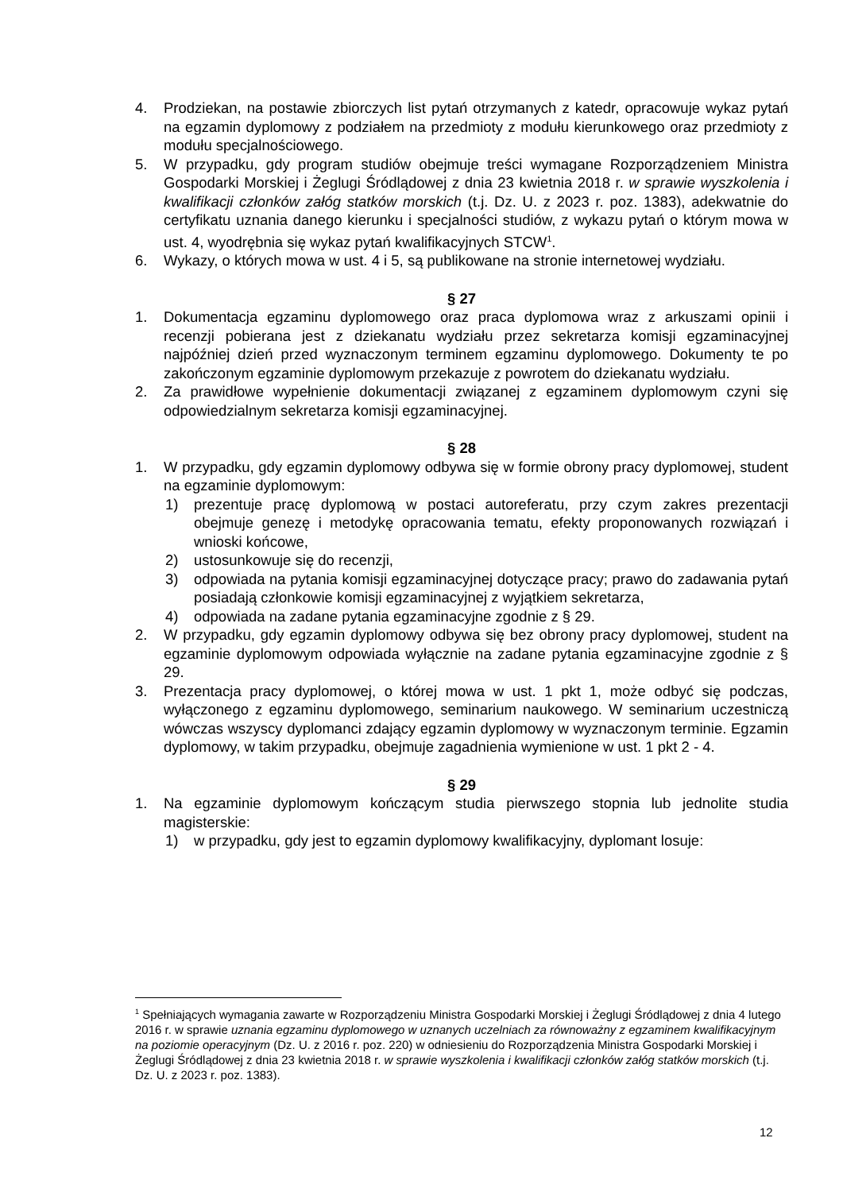4. Prodziekan, na postawie zbiorczych list pytań otrzymanych z katedr, opracowuje wykaz pytań na egzamin dyplomowy z podziałem na przedmioty z modułu kierunkowego oraz przedmioty z modułu specjalnościowego.
5. W przypadku, gdy program studiów obejmuje treści wymagane Rozporządzeniem Ministra Gospodarki Morskiej i Żeglugi Śródlądowej z dnia 23 kwietnia 2018 r. w sprawie wyszkolenia i kwalifikacji członków załóg statków morskich (t.j. Dz. U. z 2023 r. poz. 1383), adekwatnie do certyfikatu uznania danego kierunku i specjalności studiów, z wykazu pytań o którym mowa w ust. 4, wyodrębnia się wykaz pytań kwalifikacyjnych STCW<sup>1</sup>.
6. Wykazy, o których mowa w ust. 4 i 5, są publikowane na stronie internetowej wydziału.
§ 27
1. Dokumentacja egzaminu dyplomowego oraz praca dyplomowa wraz z arkuszami opinii i recenzji pobierana jest z dziekanatu wydziału przez sekretarza komisji egzaminacyjnej najpóźniej dzień przed wyznaczonym terminem egzaminu dyplomowego. Dokumenty te po zakończonym egzaminie dyplomowym przekazuje z powrotem do dziekanatu wydziału.
2. Za prawidłowe wypełnienie dokumentacji związanej z egzaminem dyplomowym czyni się odpowiedzialnym sekretarza komisji egzaminacyjnej.
§ 28
1. W przypadku, gdy egzamin dyplomowy odbywa się w formie obrony pracy dyplomowej, student na egzaminie dyplomowym:
1) prezentuje pracę dyplomową w postaci autoreferatu, przy czym zakres prezentacji obejmuje genezę i metodykę opracowania tematu, efekty proponowanych rozwiązań i wnioski końcowe,
2) ustosunkowuje się do recenzji,
3) odpowiada na pytania komisji egzaminacyjnej dotyczące pracy; prawo do zadawania pytań posiadają członkowie komisji egzaminacyjnej z wyjątkiem sekretarza,
4) odpowiada na zadane pytania egzaminacyjne zgodnie z § 29.
2. W przypadku, gdy egzamin dyplomowy odbywa się bez obrony pracy dyplomowej, student na egzaminie dyplomowym odpowiada wyłącznie na zadane pytania egzaminacyjne zgodnie z § 29.
3. Prezentacja pracy dyplomowej, o której mowa w ust. 1 pkt 1, może odbyć się podczas, wyłączonego z egzaminu dyplomowego, seminarium naukowego. W seminarium uczestniczą wówczas wszyscy dyplomanci zdający egzamin dyplomowy w wyznaczonym terminie. Egzamin dyplomowy, w takim przypadku, obejmuje zagadnienia wymienione w ust. 1 pkt 2 - 4.
§ 29
1. Na egzaminie dyplomowym kończącym studia pierwszego stopnia lub jednolite studia magisterskie:
1) w przypadku, gdy jest to egzamin dyplomowy kwalifikacyjny, dyplomant losuje:
<sup>1</sup> Spełniających wymagania zawarte w Rozporządzeniu Ministra Gospodarki Morskiej i Żeglugi Śródlądowej z dnia 4 lutego 2016 r. w sprawie uznania egzaminu dyplomowego w uznanych uczelniach za równoważny z egzaminem kwalifikacyjnym na poziomie operacyjnym (Dz. U. z 2016 r. poz. 220) w odniesieniu do Rozporządzenia Ministra Gospodarki Morskiej i Żeglugi Śródlądowej z dnia 23 kwietnia 2018 r. w sprawie wyszkolenia i kwalifikacji członków załóg statków morskich (t.j. Dz. U. z 2023 r. poz. 1383).
12